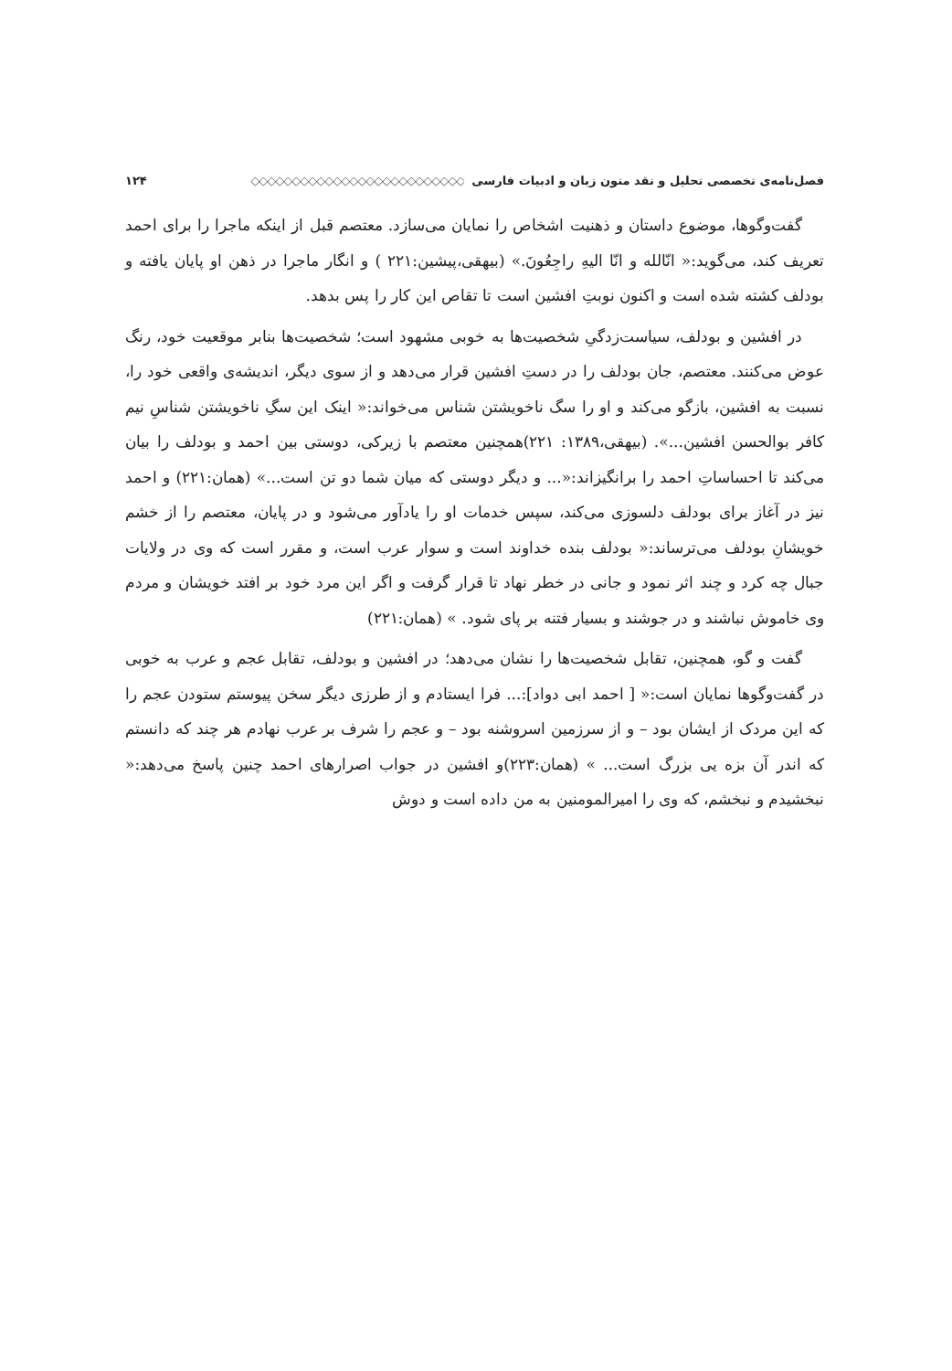فصل‌نامه‌ی تخصصی تحلیل و نقد متون زبان و ادبیات فارسی ◇◇◇◇◇◇◇◇◇◇◇◇◇◇◇◇◇◇◇◇◇◇◇◇◇◇ ۱۲۴
گفت‌وگوها، موضوع داستان و ذهنیت اشخاص را نمایان می‌سازد. معتصم قبل از اینکه ماجرا را برای احمد تعریف کند، می‌گوید:« انّالله و انّا الیهِ راجِعُونَ.» (بیهقی،پیشین:۲۲۱ ) و انگار ماجرا در ذهن او پایان یافته و بودلف کشته شده است و اکنون نوبتِ افشین است تا تقاص این کار را پس بدهد.
در افشین و بودلف، سیاست‌زدگیِ شخصیت‌ها به خوبی مشهود است؛ شخصیت‌ها بنابر موقعیت خود، رنگ عوض می‌کنند. معتصم، جان بودلف را در دستِ افشین قرار می‌دهد و از سوی دیگر، اندیشه‌ی واقعی خود را، نسبت به افشین، بازگو می‌کند و او را سگ ناخویشتن شناس می‌خواند:« اینک این سگِ ناخویشتن شناسِ نیم کافر بوالحسن افشین...». (بیهقی،۱۳۸۹: ۲۲۱)همچنین معتصم با زیرکی، دوستی بین احمد و بودلف را بیان می‌کند تا احساساتِ احمد را برانگیزاند:«... و دیگر دوستی که میان شما دو تن است...» (همان:۲۲۱) و احمد نیز در آغاز برای بودلف دلسوزی می‌کند، سپس خدمات او را یادآور می‌شود و در پایان، معتصم را از خشم خویشانِ بودلف می‌ترساند:« بودلف بنده خداوند است و سوار عرب است، و مقرر است که وی در ولایات جبال چه کرد و چند اثر نمود و جانی در خطر نهاد تا قرار گرفت و اگر این مرد خود بر افتد خویشان و مردم وی خاموش نباشند و در جوشند و بسیار فتنه بر پای شود. » (همان:۲۲۱)
گفت و گو، همچنین، تقابل شخصیت‌ها را نشان می‌دهد؛ در افشین و بودلف، تقابل عجم و عرب به خوبی در گفت‌وگوها نمایان است:« [ احمد ابی دواد]:... فرا ایستادم و از طرزی دیگر سخن پیوستم ستودن عجم را که این مردک از ایشان بود – و از سرزمین اسروشنه بود – و عجم را شرف بر عرب نهادم هر چند که دانستم که اندر آن بزه یی بزرگ است... » (همان:۲۲۳)و افشین در جواب اصرارهای احمد چنین پاسخ می‌دهد:« نبخشیدم و نبخشم، که وی را امیرالمومنین به من داده است و دوش